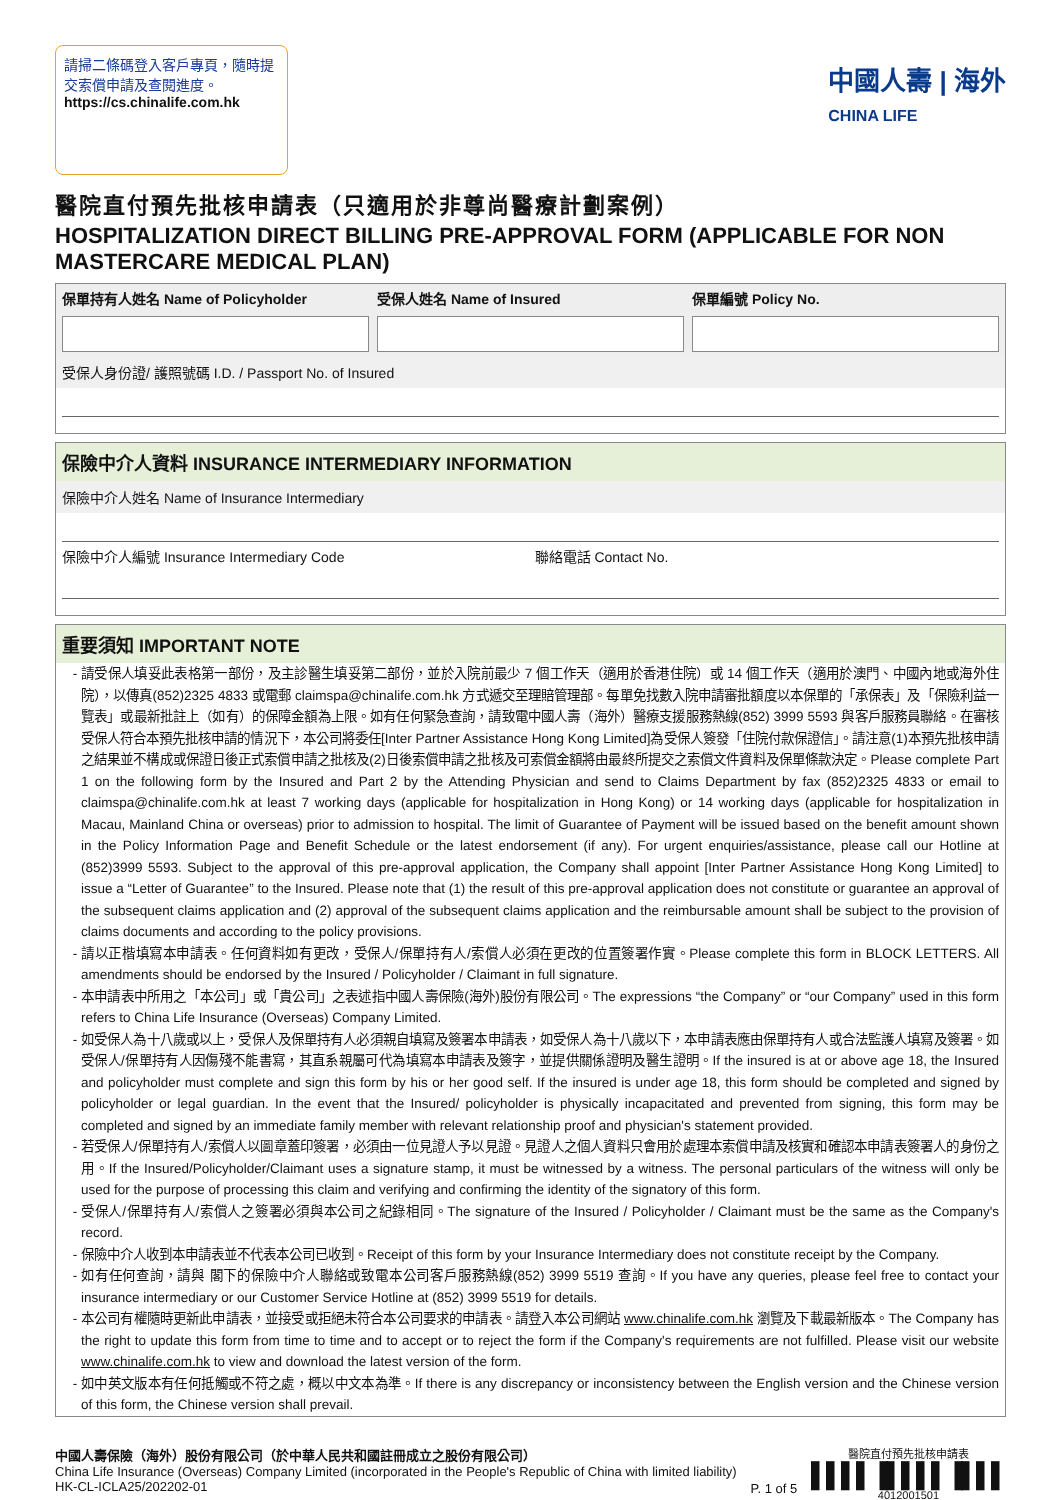請掃二條碼登入客戶專頁，隨時提交索償申請及查閱進度。
https://cs.chinalife.com.hk
中國人壽 | 海外
CHINA LIFE
醫院直付預先批核申請表（只適用於非尊尚醫療計劃案例）
HOSPITALIZATION DIRECT BILLING PRE-APPROVAL FORM (APPLICABLE FOR NON MASTERCARE MEDICAL PLAN)
保單持有人姓名 Name of Policyholder
受保人姓名 Name of Insured 保單編號 Policy No.
受保人身份證/ 護照號碼 I.D. / Passport No. of Insured
保險中介人資料 INSURANCE INTERMEDIARY INFORMATION
保險中介人姓名 Name of Insurance Intermediary
保險中介人編號 Insurance Intermediary Code
聯絡電話 Contact No.
重要須知 IMPORTANT NOTE
請受保人填妥此表格第一部份，及主診醫生填妥第二部份，並於入院前最少 7 個工作天（適用於香港住院）或 14 個工作天（適用於澳門、中國內地或海外住院），以傳真(852)2325 4833 或電郵 claimspa@chinalife.com.hk 方式遞交至理賠管理部。每單免找數入院申請審批額度以本保單的「承保表」及「保險利益一覽表」或最新批註上（如有）的保障金額為上限。如有任何緊急查詢，請致電中國人壽（海外）醫療支援服務熱線(852) 3999 5593 與客戶服務員聯絡。在審核受保人符合本預先批核申請的情況下，本公司將委任[Inter Partner Assistance Hong Kong Limited]為受保人簽發「住院付款保證信」。請注意(1)本預先批核申請之結果並不構成或保證日後正式索償申請之批核及(2)日後索償申請之批核及可索償金額將由最終所提交之索償文件資料及保單條款決定。Please complete Part 1 on the following form by the Insured and Part 2 by the Attending Physician and send to Claims Department by fax (852)2325 4833 or email to claimspa@chinalife.com.hk at least 7 working days (applicable for hospitalization in Hong Kong) or 14 working days (applicable for hospitalization in Macau, Mainland China or overseas) prior to admission to hospital. The limit of Guarantee of Payment will be issued based on the benefit amount shown in the Policy Information Page and Benefit Schedule or the latest endorsement (if any). For urgent enquiries/assistance, please call our Hotline at (852)3999 5593. Subject to the approval of this pre-approval application, the Company shall appoint [Inter Partner Assistance Hong Kong Limited] to issue a “Letter of Guarantee” to the Insured. Please note that (1) the result of this pre-approval application does not constitute or guarantee an approval of the subsequent claims application and (2) approval of the subsequent claims application and the reimbursable amount shall be subject to the provision of claims documents and according to the policy provisions.
請以正楷填寫本申請表。任何資料如有更改，受保人/保單持有人/索償人必須在更改的位置簽署作實。Please complete this form in BLOCK LETTERS. All amendments should be endorsed by the Insured / Policyholder / Claimant in full signature.
本申請表中所用之「本公司」或「貴公司」之表述指中國人壽保險(海外)股份有限公司。The expressions “the Company” or “our Company” used in this form refers to China Life Insurance (Overseas) Company Limited.
如受保人為十八歲或以上，受保人及保單持有人必須親自填寫及簽署本申請表，如受保人為十八歲以下，本申請表應由保單持有人或合法監護人填寫及簽署。如受保人/保單持有人因傷殘不能書寫，其直系親屬可代為填寫本申請表及簽字，並提供關係證明及醫生證明。If the insured is at or above age 18, the Insured and policyholder must complete and sign this form by his or her good self. If the insured is under age 18, this form should be completed and signed by policyholder or legal guardian. In the event that the Insured/ policyholder is physically incapacitated and prevented from signing, this form may be completed and signed by an immediate family member with relevant relationship proof and physician's statement provided.
若受保人/保單持有人/索償人以圖章蓋印簽署，必須由一位見證人予以見證。見證人之個人資料只會用於處理本索償申請及核實和確認本申請表簽署人的身份之用。If the Insured/Policyholder/Claimant uses a signature stamp, it must be witnessed by a witness. The personal particulars of the witness will only be used for the purpose of processing this claim and verifying and confirming the identity of the signatory of this form.
受保人/保單持有人/索償人之簽署必須與本公司之紀錄相同。The signature of the Insured / Policyholder / Claimant must be the same as the Company's record.
保險中介人收到本申請表並不代表本公司已收到。Receipt of this form by your Insurance Intermediary does not constitute receipt by the Company.
如有任何查詢，請與 閣下的保險中介人聯絡或致電本公司客戶服務熱線(852) 3999 5519 查詢。If you have any queries, please feel free to contact your insurance intermediary or our Customer Service Hotline at (852) 3999 5519 for details.
本公司有權隨時更新此申請表，並接受或拒絕未符合本公司要求的申請表。請登入本公司網站 www.chinalife.com.hk 瀏覽及下載最新版本。The Company has the right to update this form from time to time and to accept or to reject the form if the Company's requirements are not fulfilled. Please visit our website www.chinalife.com.hk to view and download the latest version of the form.
如中英文版本有任何抵觸或不符之處，概以中文本為準。If there is any discrepancy or inconsistency between the English version and the Chinese version of this form, the Chinese version shall prevail.
中國人壽保險（海外）股份有限公司（於中華人民共和國註冊成立之股份有限公司）
China Life Insurance (Overseas) Company Limited (incorporated in the People's Republic of China with limited liability)
HK-CL-ICLA25/202202-01
P. 1 of 5
醫院直付預先批核申請表
▌▌▌▌▐▌▌▌▌▐▌▌▌
4012001501